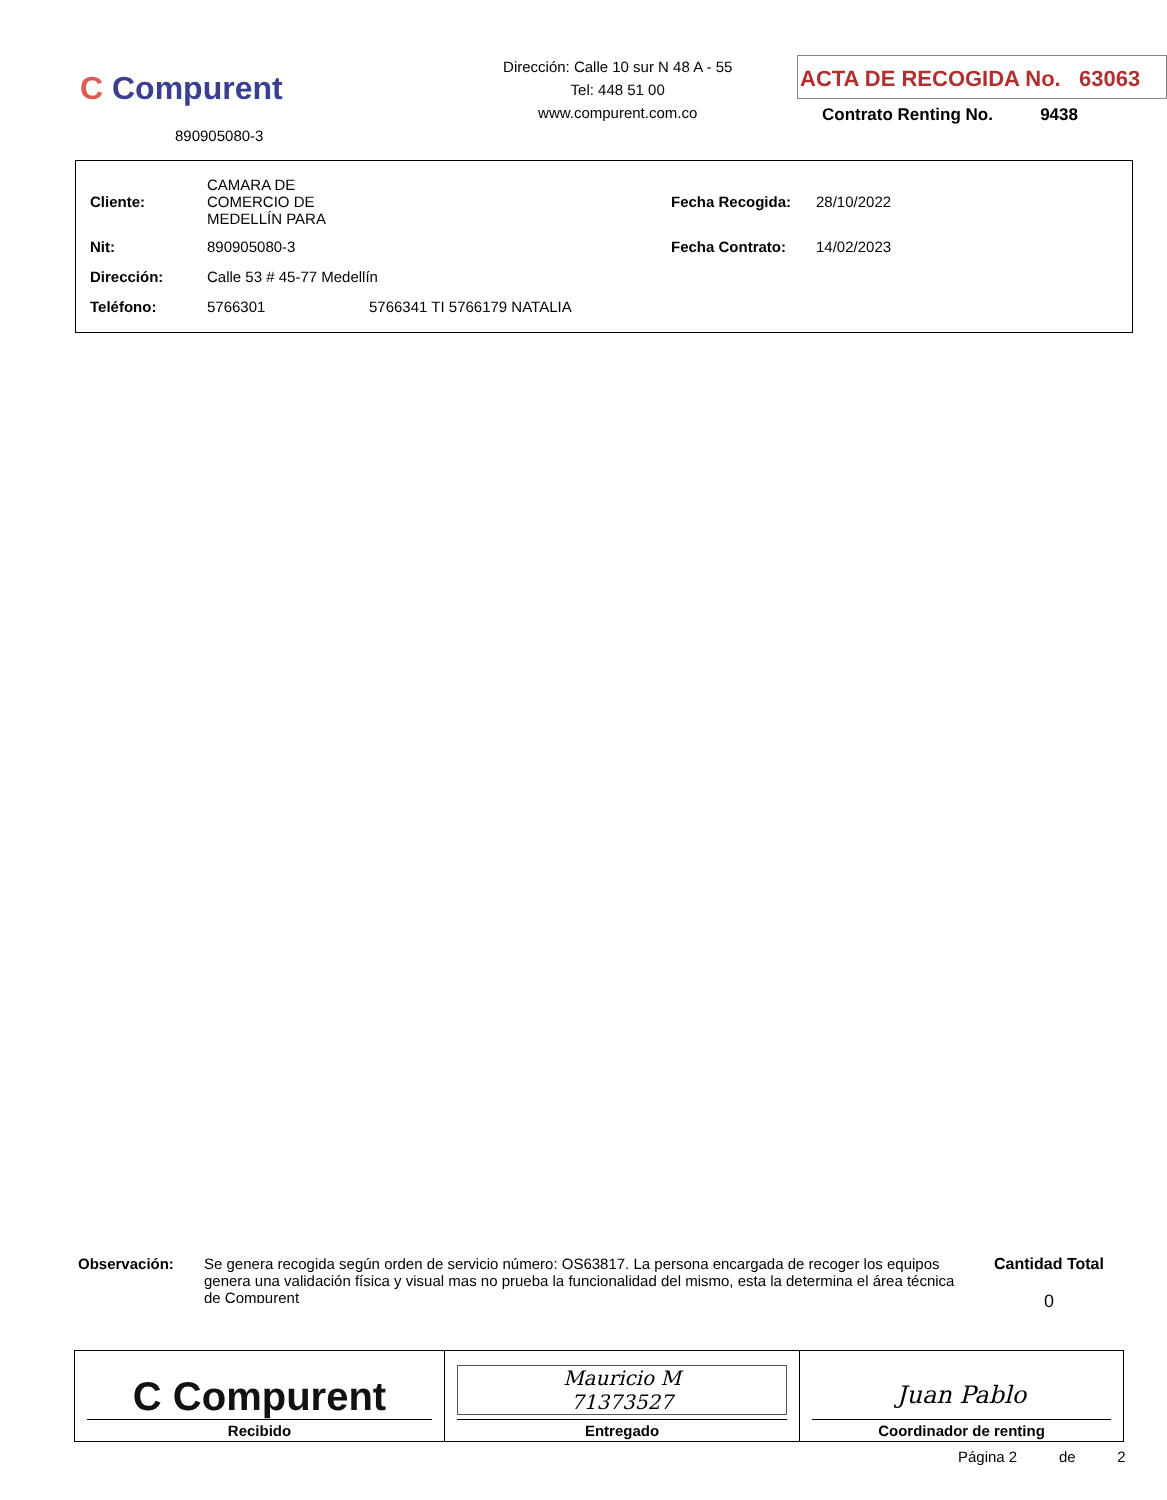C Compurent
890905080-3
Dirección: Calle 10 sur N 48 A - 55
Tel: 448 51 00
www.compurent.com.co
ACTA DE RECOGIDA No. 63063
Contrato Renting No. 9438
| Cliente: | CAMARA DE COMERCIO DE MEDELLÍN PARA | | Fecha Recogida: | 28/10/2022 |
| Nit: | 890905080-3 | | Fecha Contrato: | 14/02/2023 |
| Dirección: | Calle 53 # 45-77 Medellín | | | |
| Teléfono: | 5766301 | 5766341 TI 5766179 NATALIA | | |
Observación:
Se genera recogida según orden de servicio número: OS63817. La persona encargada de recoger los equipos genera una validación física y visual mas no prueba la funcionalidad del mismo, esta la determina el área técnica de Compurent
Cantidad Total
0
| C Compurent Recibido | Mauricio M 71373527 Entregado | Juan Pablo Coordinador de renting |
Página 2 de 2